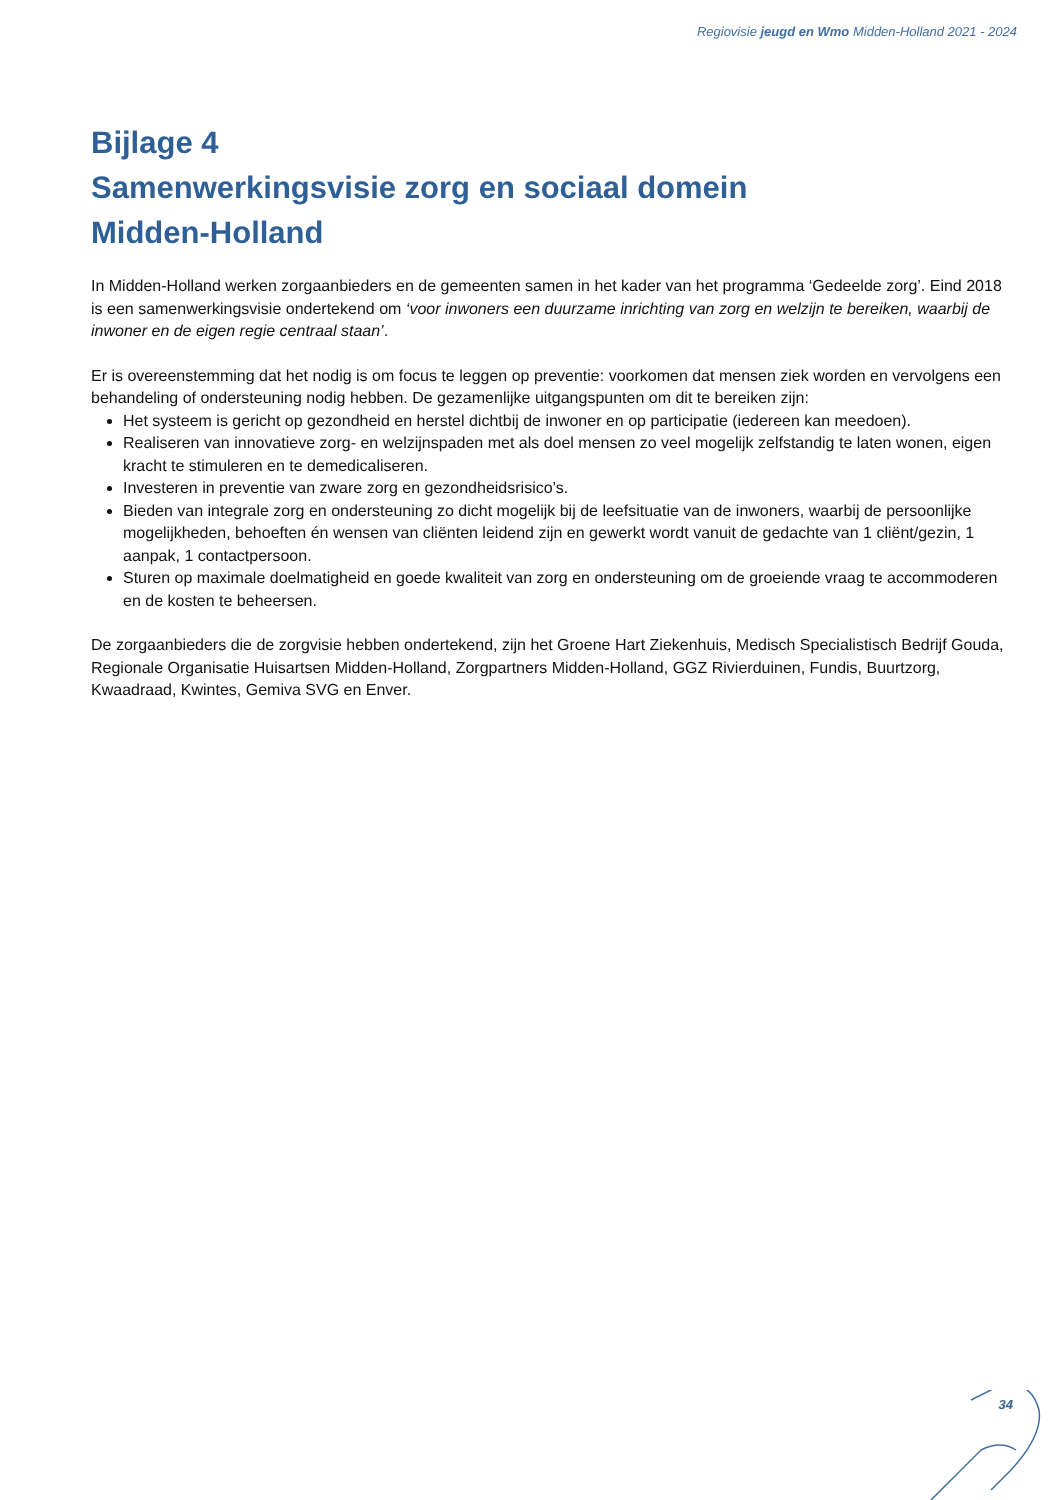Regiovisie jeugd en Wmo Midden-Holland 2021 - 2024
Bijlage 4
Samenwerkingsvisie zorg en sociaal domein
Midden-Holland
In Midden-Holland werken zorgaanbieders en de gemeenten samen in het kader van het programma ‘Gedeelde zorg’. Eind 2018 is een samenwerkingsvisie ondertekend om ‘voor inwoners een duurzame inrichting van zorg en welzijn te bereiken, waarbij de inwoner en de eigen regie centraal staan’.
Er is overeenstemming dat het nodig is om focus te leggen op preventie: voorkomen dat mensen ziek worden en vervolgens een behandeling of ondersteuning nodig hebben. De gezamenlijke uitgangspunten om dit te bereiken zijn:
Het systeem is gericht op gezondheid en herstel dichtbij de inwoner en op participatie (iedereen kan meedoen).
Realiseren van innovatieve zorg- en welzijnspaden met als doel mensen zo veel mogelijk zelfstandig te laten wonen, eigen kracht te stimuleren en te demedicaliseren.
Investeren in preventie van zware zorg en gezondheidsrisico’s.
Bieden van integrale zorg en ondersteuning zo dicht mogelijk bij de leefsituatie van de inwoners, waarbij de persoonlijke mogelijkheden, behoeften én wensen van cliënten leidend zijn en gewerkt wordt vanuit de gedachte van 1 cliënt/gezin, 1 aanpak, 1 contactpersoon.
Sturen op maximale doelmatigheid en goede kwaliteit van zorg en ondersteuning om de groeiende vraag te accommoderen en de kosten te beheersen.
De zorgaanbieders die de zorgvisie hebben ondertekend, zijn het Groene Hart Ziekenhuis, Medisch Specialistisch Bedrijf Gouda, Regionale Organisatie Huisartsen Midden-Holland, Zorgpartners Midden-Holland, GGZ Rivierduinen, Fundis, Buurtzorg, Kwaadraad, Kwintes, Gemiva SVG en Enver.
34